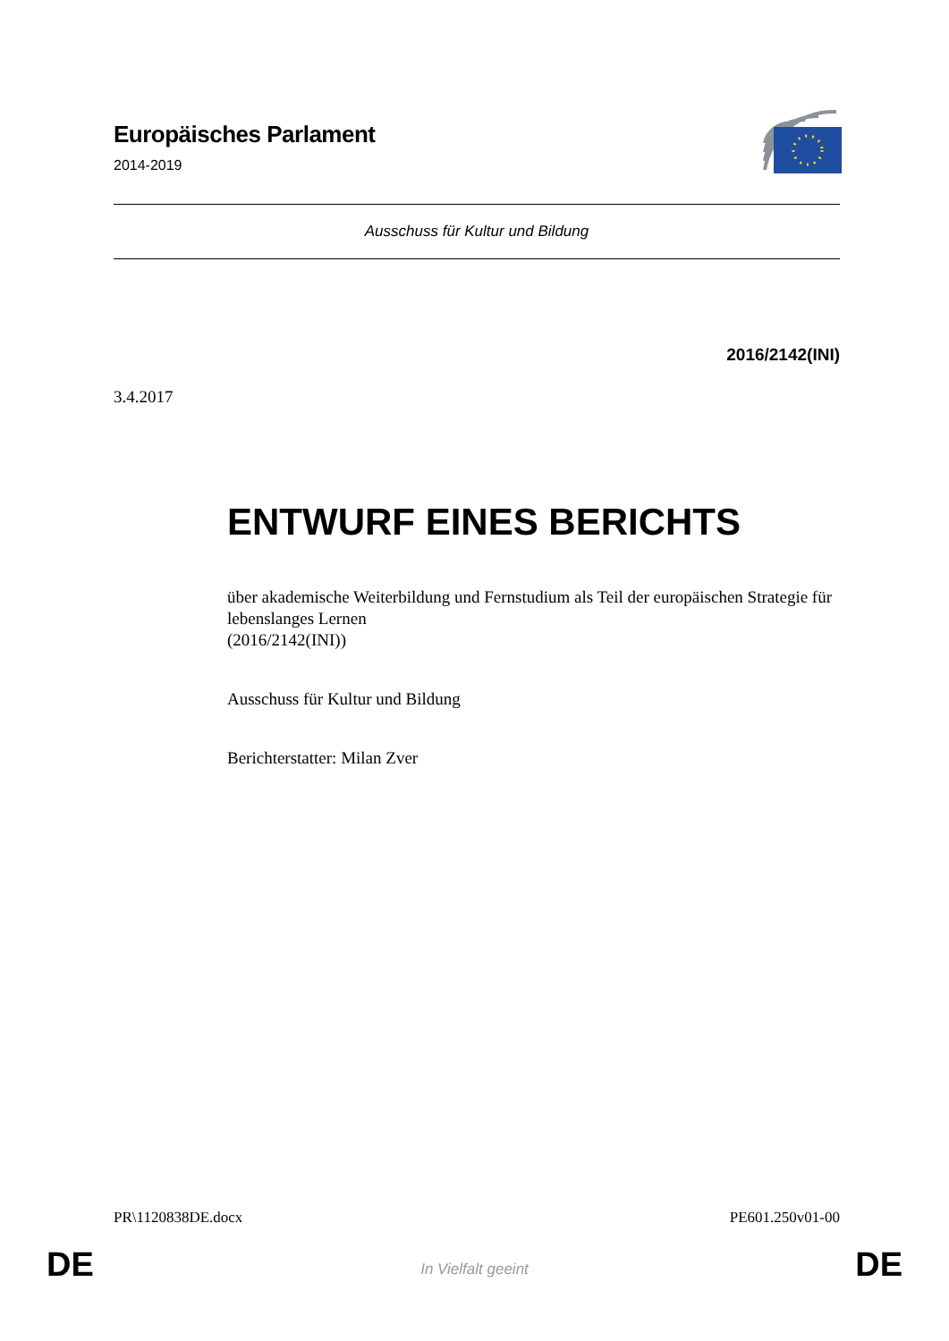Europäisches Parlament
2014-2019
Ausschuss für Kultur und Bildung
2016/2142(INI)
3.4.2017
ENTWURF EINES BERICHTS
über akademische Weiterbildung und Fernstudium als Teil der europäischen Strategie für lebenslanges Lernen
(2016/2142(INI))
Ausschuss für Kultur und Bildung
Berichterstatter: Milan Zver
PR\1120838DE.docx PE601.250v01-00
DE
In Vielfalt geeint DE